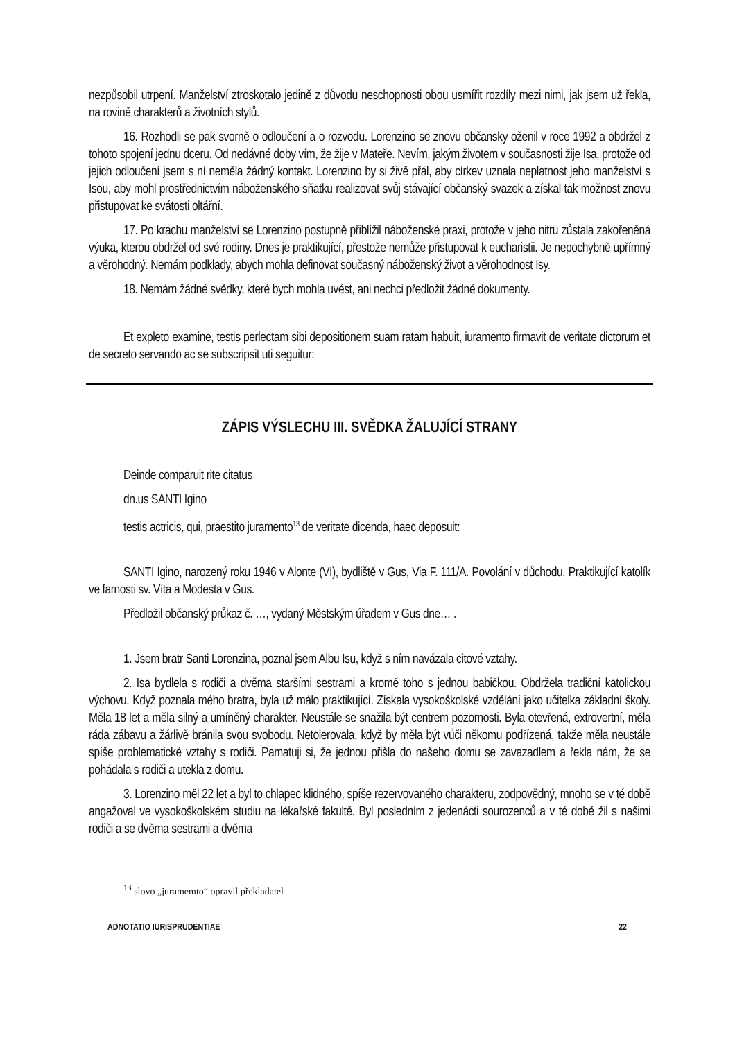nezpůsobil utrpení. Manželství ztroskotalo jedině z důvodu neschopnosti obou usmířit rozdíly mezi nimi, jak jsem už řekla, na rovině charakterů a životních stylů.
16. Rozhodli se pak svorně o odloučení a o rozvodu. Lorenzino se znovu občansky oženil v roce 1992 a obdržel z tohoto spojení jednu dceru. Od nedávné doby vím, že žije v Mateře. Nevím, jakým životem v současnosti žije Isa, protože od jejich odloučení jsem s ní neměla žádný kontakt. Lorenzino by si živě přál, aby církev uznala neplatnost jeho manželství s Isou, aby mohl prostřednictvím náboženského sňatku realizovat svůj stávající občanský svazek a získal tak možnost znovu přistupovat ke svátosti oltářní.
17. Po krachu manželství se Lorenzino postupně přiblížil náboženské praxi, protože v jeho nitru zůstala zakořeněná výuka, kterou obdržel od své rodiny. Dnes je praktikující, přestože nemůže přistupovat k eucharistii. Je nepochybně upřímný a věrohodný. Nemám podklady, abych mohla definovat současný náboženský život a věrohodnost Isy.
18. Nemám žádné svědky, které bych mohla uvést, ani nechci předložit žádné dokumenty.
Et expleto examine, testis perlectam sibi depositionem suam ratam habuit, iuramento firmavit de veritate dictorum et de secreto servando ac se subscripsit uti seguitur:
ZÁPIS VÝSLECHU III. SVĚDKA ŽALUJÍCÍ STRANY
Deinde comparuit rite citatus
dn.us SANTI Igino
testis actricis, qui, praestito juramento<sup>13</sup> de veritate dicenda, haec deposuit:
SANTI Igino, narozený roku 1946 v Alonte (VI), bydliště v Gus, Via F. 111/A. Povolání v důchodu. Praktikující katolík ve farnosti sv. Víta a Modesta v Gus.
Předložil občanský průkaz č. …, vydaný Městským úřadem v Gus dne… .
1. Jsem bratr Santi Lorenzina, poznal jsem Albu Isu, když s ním navázala citové vztahy.
2. Isa bydlela s rodiči a dvěma staršími sestrami a kromě toho s jednou babičkou. Obdržela tradiční katolickou výchovu. Když poznala mého bratra, byla už málo praktikující. Získala vysokoškolské vzdělání jako učitelka základní školy. Měla 18 let a měla silný a umíněný charakter. Neustále se snažila být centrem pozornosti. Byla otevřená, extrovertní, měla ráda zábavu a žárlivě bránila svou svobodu. Netolerovala, když by měla být vůči někomu podřízená, takže měla neustále spíše problematické vztahy s rodiči. Pamatuji si, že jednou přišla do našeho domu se zavazadlem a řekla nám, že se pohádala s rodiči a utekla z domu.
3. Lorenzino měl 22 let a byl to chlapec klidného, spíše rezervovaného charakteru, zodpovědný, mnoho se v té době angažoval ve vysokoškolském studiu na lékařské fakultě. Byl posledním z jedenácti sourozenců a v té době žil s našimi rodiči a se dvěma sestrami a dvěma
<sup>13</sup> slovo „juramemto“ opravil překladatel
ADNOTATIO IURISPRUDENTIAE 22